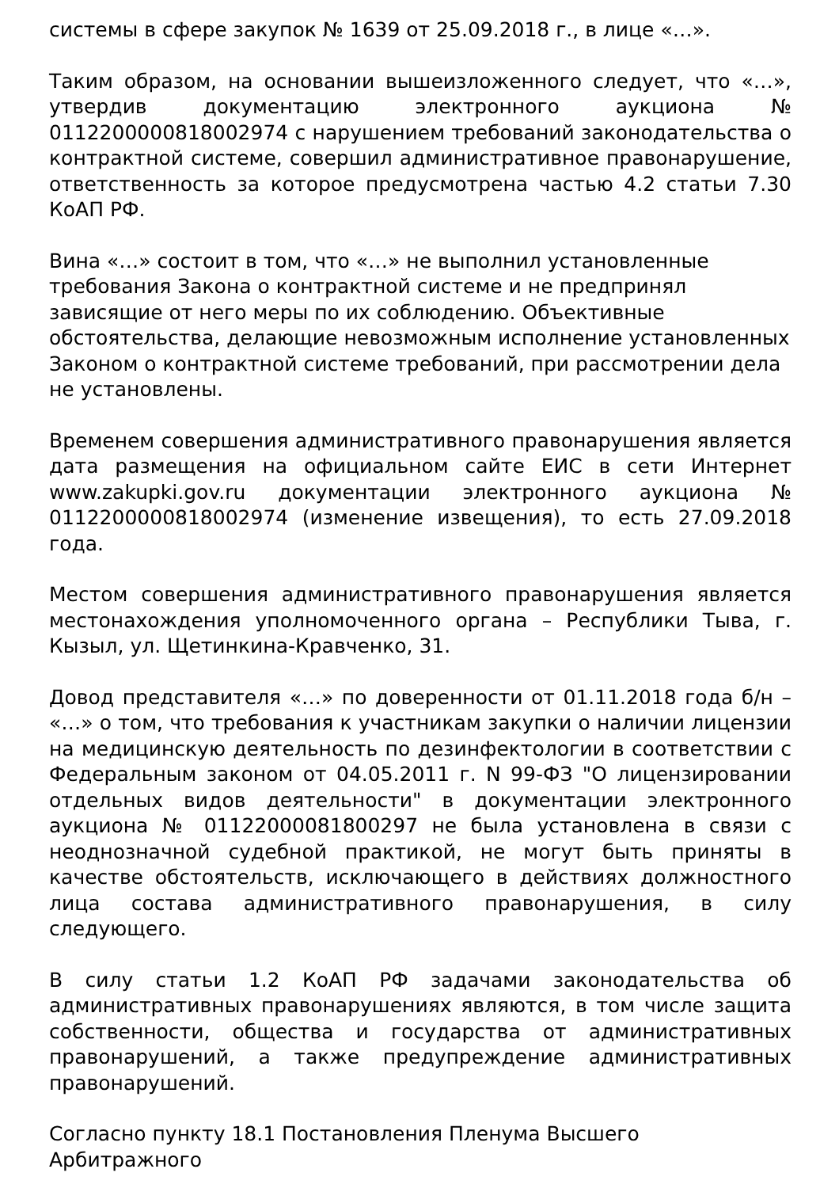системы в сфере закупок № 1639 от 25.09.2018 г., в лице «…».
Таким образом, на основании вышеизложенного следует, что «…», утвердив документацию электронного аукциона № 0112200000818002974 с нарушением требований законодательства о контрактной системе, совершил административное правонарушение, ответственность за которое предусмотрена частью 4.2 статьи 7.30 КоАП РФ.
Вина «…» состоит в том, что «…» не выполнил установленные требования Закона о контрактной системе и не предпринял зависящие от него меры по их соблюдению. Объективные обстоятельства, делающие невозможным исполнение установленных Законом о контрактной системе требований, при рассмотрении дела не установлены.
Временем совершения административного правонарушения является дата размещения на официальном сайте ЕИС в сети Интернет www.zakupki.gov.ru документации электронного аукциона № 0112200000818002974 (изменение извещения), то есть 27.09.2018 года.
Местом совершения административного правонарушения является местонахождения уполномоченного органа – Республики Тыва, г. Кызыл, ул. Щетинкина-Кравченко, 31.
Довод представителя «…» по доверенности от 01.11.2018 года б/н – «…» о том, что требования к участникам закупки о наличии лицензии на медицинскую деятельность по дезинфектологии в соответствии с Федеральным законом от 04.05.2011 г. N 99-ФЗ "О лицензировании отдельных видов деятельности" в документации электронного аукциона № 01122000081800297 не была установлена в связи с неоднозначной судебной практикой, не могут быть приняты в качестве обстоятельств, исключающего в действиях должностного лица состава административного правонарушения, в силу следующего.
В силу статьи 1.2 КоАП РФ задачами законодательства об административных правонарушениях являются, в том числе защита собственности, общества и государства от административных правонарушений, а также предупреждение административных правонарушений.
Согласно пункту 18.1 Постановления Пленума Высшего Арбитражного